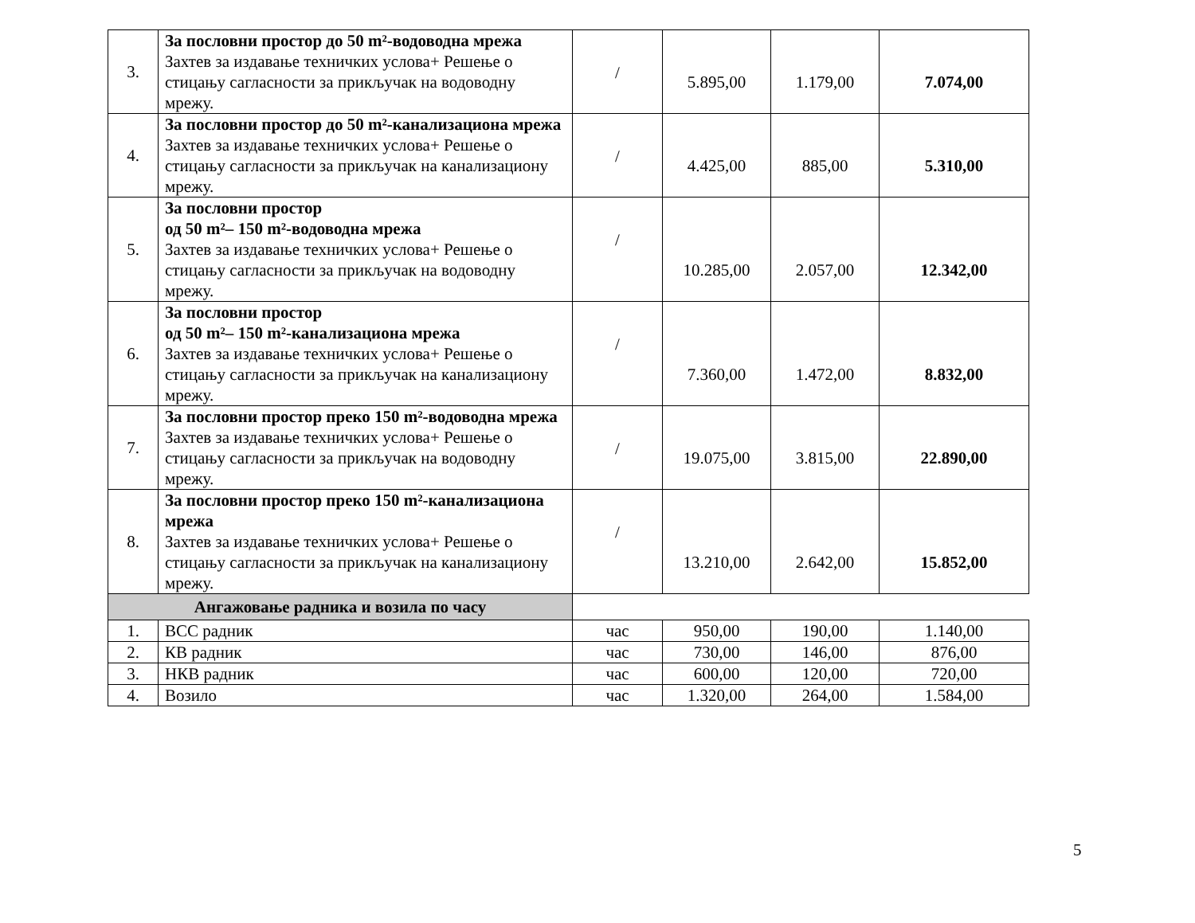| 3. | За пословни простор до 50 m²-водоводна мрежа Захтев за издавање техничких услова+ Решење о стицању сагласности за прикључак на водоводну мрежу. | / | 5.895,00 | 1.179,00 | 7.074,00 |
| 4. | За пословни простор до 50 m²-канализациона мрежа Захтев за издавање техничких услова+ Решење о стицању сагласности за прикључак на канализациону мрежу. | / | 4.425,00 | 885,00 | 5.310,00 |
| 5. | За пословни простор од 50 m²– 150 m²-водоводна мрежа Захтев за издавање техничких услова+ Решење о стицању сагласности за прикључак на водоводну мрежу. | / | 10.285,00 | 2.057,00 | 12.342,00 |
| 6. | За пословни простор од 50 m²– 150 m²-канализациона мрежа Захтев за издавање техничких услова+ Решење о стицању сагласности за прикључак на канализациону мрежу. | / | 7.360,00 | 1.472,00 | 8.832,00 |
| 7. | За пословни простор преко 150 m²-водоводна мрежа Захтев за издавање техничких услова+ Решење о стицању сагласности за прикључак на водоводну мрежу. | / | 19.075,00 | 3.815,00 | 22.890,00 |
| 8. | За пословни простор преко 150 m²-канализациона мрежа Захтев за издавање техничких услова+ Решење о стицању сагласности за прикључак на канализациону мрежу. | / | 13.210,00 | 2.642,00 | 15.852,00 |
| Ангажовање радника и возила по часу | | | | | |
| 1. | ВСС радник | час | 950,00 | 190,00 | 1.140,00 |
| 2. | КВ радник | час | 730,00 | 146,00 | 876,00 |
| 3. | НКВ радник | час | 600,00 | 120,00 | 720,00 |
| 4. | Возило | час | 1.320,00 | 264,00 | 1.584,00 |
5